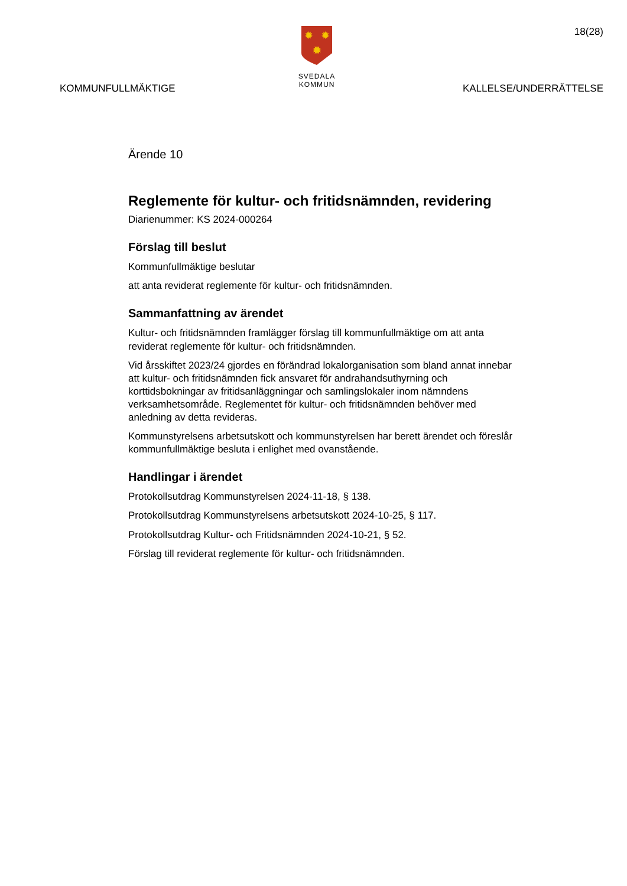✹
✹
✹
SVEDALA KOMMUN
18(28)
KOMMUNFULLMÄKTIGE KALLELSE/UNDERRÄTTELSE
Ärende 10
Reglemente för kultur- och fritidsnämnden, revidering
Diarienummer: KS 2024-000264
Förslag till beslut
Kommunfullmäktige beslutar
att anta reviderat reglemente för kultur- och fritidsnämnden.
Sammanfattning av ärendet
Kultur- och fritidsnämnden framlägger förslag till kommunfullmäktige om att anta reviderat reglemente för kultur- och fritidsnämnden.
Vid årsskiftet 2023/24 gjordes en förändrad lokalorganisation som bland annat innebar att kultur- och fritidsnämnden fick ansvaret för andrahandsuthyrning och korttidsbokningar av fritidsanläggningar och samlingslokaler inom nämndens verksamhetsområde. Reglementet för kultur- och fritidsnämnden behöver med anledning av detta revideras.
Kommunstyrelsens arbetsutskott och kommunstyrelsen har berett ärendet och föreslår kommunfullmäktige besluta i enlighet med ovanstående.
Handlingar i ärendet
Protokollsutdrag Kommunstyrelsen 2024-11-18, § 138.
Protokollsutdrag Kommunstyrelsens arbetsutskott 2024-10-25, § 117.
Protokollsutdrag Kultur- och Fritidsnämnden 2024-10-21, § 52.
Förslag till reviderat reglemente för kultur- och fritidsnämnden.